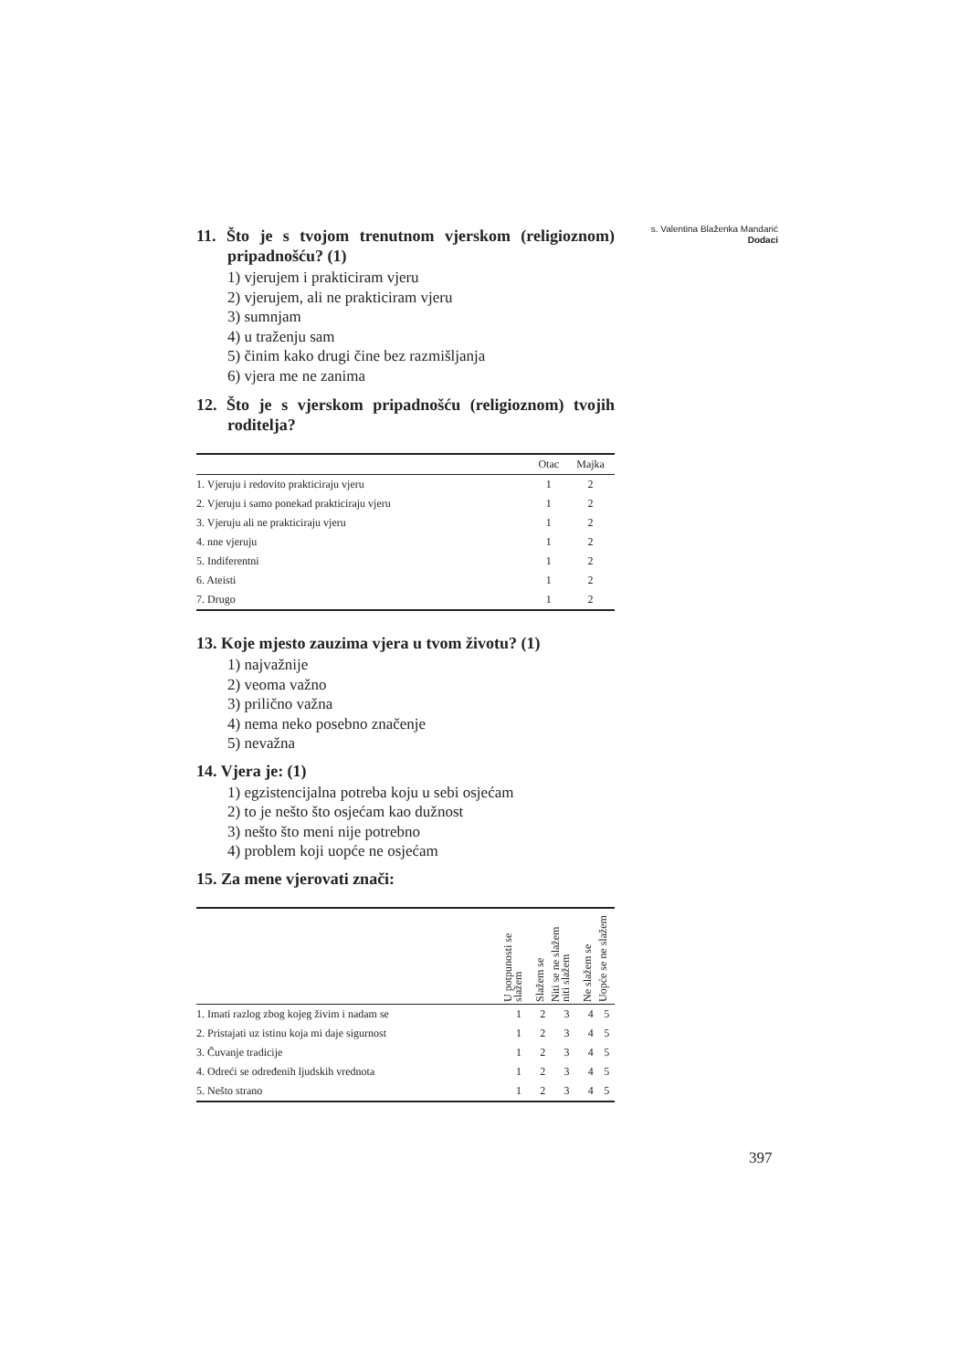s. Valentina Blaženka Mandarić
Dodaci
11. Što je s tvojom trenutnom vjerskom (religioznom) pripadnošću? (1)
1) vjerujem i prakticiram vjeru
2) vjerujem, ali ne prakticiram vjeru
3) sumnjam
4) u traženju sam
5) činim kako drugi čine bez razmišljanja
6) vjera me ne zanima
12. Što je s vjerskom pripadnošću (religioznom) tvojih roditelja?
| | Otac | Majka |
| --- | --- | --- |
| 1. Vjeruju i redovito prakticiraju vjeru | 1 | 2 |
| 2. Vjeruju i samo ponekad prakticiraju vjeru | 1 | 2 |
| 3. Vjeruju ali ne prakticiraju vjeru | 1 | 2 |
| 4. nne vjeruju | 1 | 2 |
| 5. Indiferentni | 1 | 2 |
| 6. Ateisti | 1 | 2 |
| 7. Drugo | 1 | 2 |
13. Koje mjesto zauzima vjera u tvom životu? (1)
1) najvažnije
2) veoma važno
3) prilično važna
4) nema neko posebno značenje
5) nevažna
14. Vjera je: (1)
1) egzistencijalna potreba koju u sebi osjećam
2) to je nešto što osjećam kao dužnost
3) nešto što meni nije potrebno
4) problem koji uopće ne osjećam
15. Za mene vjerovati znači:
| | U potpunosti se slažem | Slažem se | Niti se ne slažem niti slažem | Ne slažem se | Uopće se ne slažem |
| --- | --- | --- | --- | --- | --- |
| 1. Imati razlog zbog kojeg živim i nadam se | 1 | 2 | 3 | 4 | 5 |
| 2. Pristajati uz istinu koja mi daje sigurnost | 1 | 2 | 3 | 4 | 5 |
| 3. Čuvanje tradicije | 1 | 2 | 3 | 4 | 5 |
| 4. Odreći se određenih ljudskih vrednota | 1 | 2 | 3 | 4 | 5 |
| 5. Nešto strano | 1 | 2 | 3 | 4 | 5 |
397